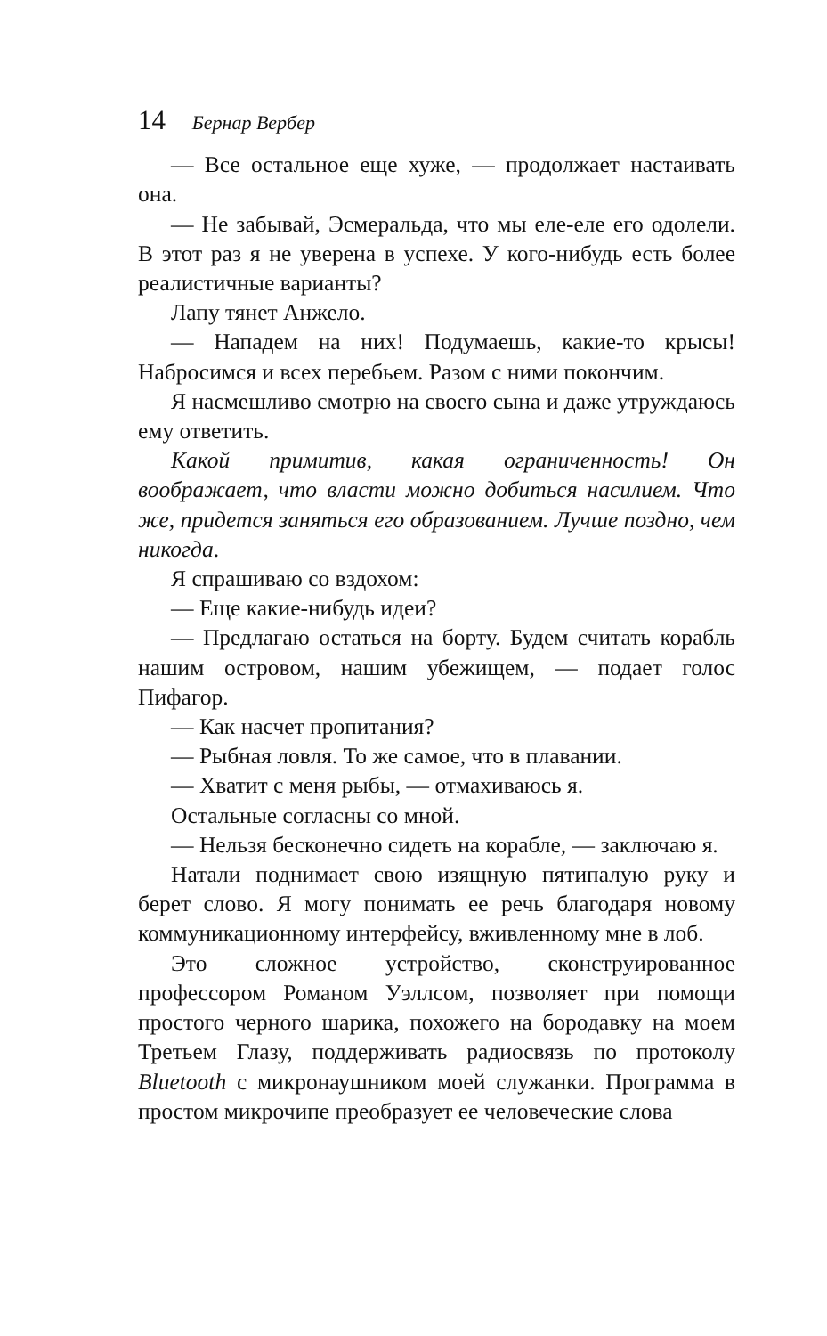14 Бернар Вербер
— Все остальное еще хуже, — продолжает настаивать она.
— Не забывай, Эсмеральда, что мы еле-еле его одолели. В этот раз я не уверена в успехе. У кого-нибудь есть более реалистичные варианты?
Лапу тянет Анжело.
— Нападем на них! Подумаешь, какие-то крысы! Набросимся и всех перебьем. Разом с ними покончим.
Я насмешливо смотрю на своего сына и даже утруждаюсь ему ответить.
Какой примитив, какая ограниченность! Он воображает, что власти можно добиться насилием. Что же, придется заняться его образованием. Лучше поздно, чем никогда.
Я спрашиваю со вздохом:
— Еще какие-нибудь идеи?
— Предлагаю остаться на борту. Будем считать корабль нашим островом, нашим убежищем, — подает голос Пифагор.
— Как насчет пропитания?
— Рыбная ловля. То же самое, что в плавании.
— Хватит с меня рыбы, — отмахиваюсь я.
Остальные согласны со мной.
— Нельзя бесконечно сидеть на корабле, — заключаю я.
Натали поднимает свою изящную пятипалую руку и берет слово. Я могу понимать ее речь благодаря новому коммуникационному интерфейсу, вживленному мне в лоб.
Это сложное устройство, сконструированное профессором Романом Уэллсом, позволяет при помощи простого черного шарика, похожего на бородавку на моем Третьем Глазу, поддерживать радиосвязь по протоколу Bluetooth с микронаушником моей служанки. Программа в простом микрочипе преобразует ее человеческие слова